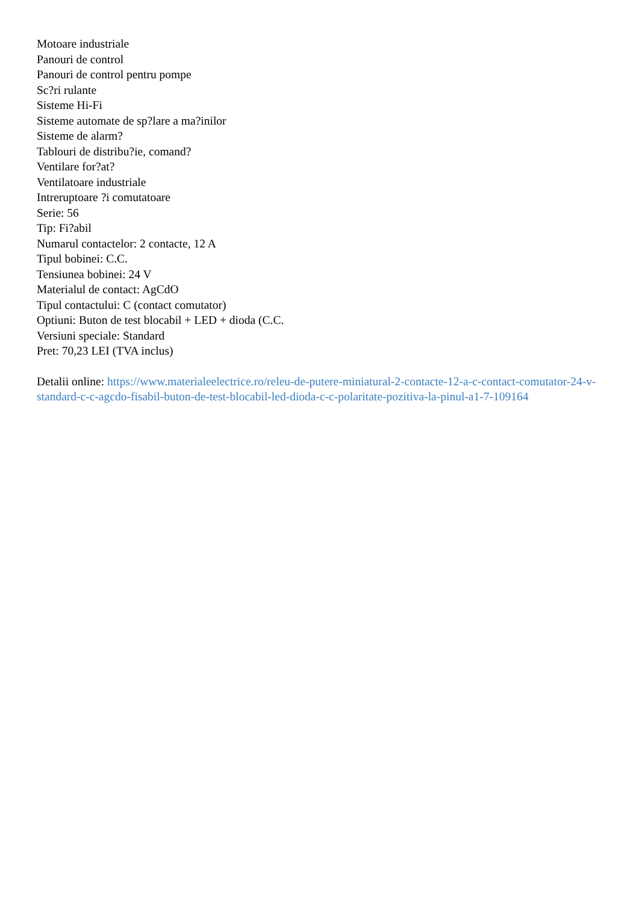Motoare industriale
Panouri de control
Panouri de control pentru pompe
Sc?ri rulante
Sisteme Hi-Fi
Sisteme automate de sp?lare a ma?inilor
Sisteme de alarm?
Tablouri de distribu?ie, comand?
Ventilare for?at?
Ventilatoare industriale
Intreruptoare ?i comutatoare
Serie: 56
Tip: Fi?abil
Numarul contactelor: 2 contacte, 12 A
Tipul bobinei: C.C.
Tensiunea bobinei: 24 V
Materialul de contact: AgCdO
Tipul contactului: C (contact comutator)
Optiuni: Buton de test blocabil + LED + dioda (C.C.
Versiuni speciale: Standard
Pret: 70,23 LEI (TVA inclus)
Detalii online: https://www.materialeelectrice.ro/releu-de-putere-miniatural-2-contacte-12-a-c-contact-comutator-24-v-standard-c-c-agcdo-fisabil-buton-de-test-blocabil-led-dioda-c-c-polaritate-pozitiva-la-pinul-a1-7-109164